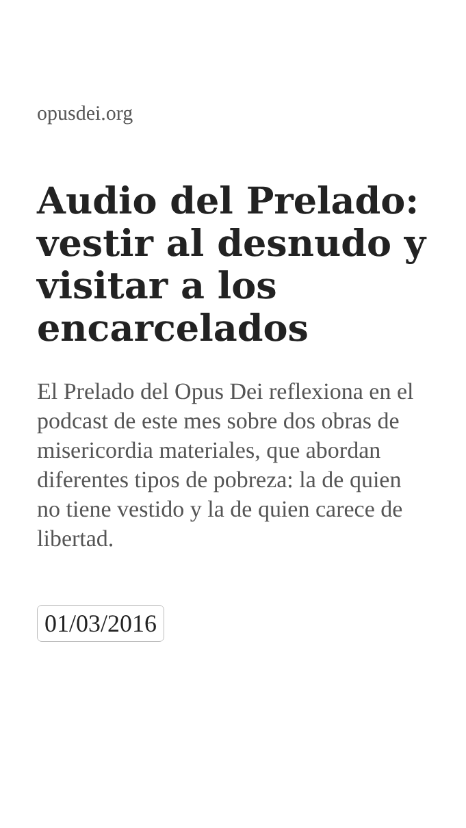opusdei.org
Audio del Prelado: vestir al desnudo y visitar a los encarcelados
El Prelado del Opus Dei reflexiona en el podcast de este mes sobre dos obras de misericordia materiales, que abordan diferentes tipos de pobreza: la de quien no tiene vestido y la de quien carece de libertad.
01/03/2016